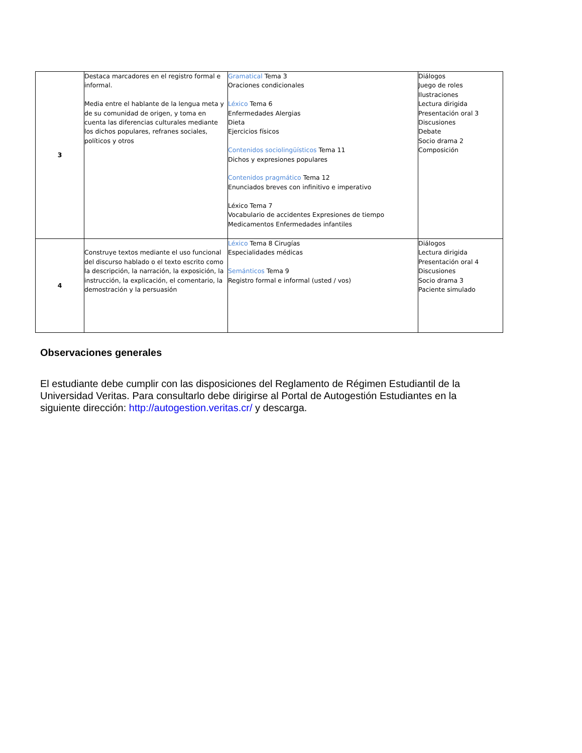| 3 | Destaca marcadores en el registro formal e informal. Media entre el hablante de la lengua meta y de su comunidad de origen, y toma en cuenta las diferencias culturales mediante los dichos populares, refranes sociales, políticos y otros | Gramatical Tema 3 Oraciones condicionales Léxico Tema 6 Enfermedades Alergias Dieta Ejercicios físicos Contenidos sociolingüísticos Tema 11 Dichos y expresiones populares Contenidos pragmático Tema 12 Enunciados breves con infinitivo e imperativo Léxico Tema 7 Vocabulario de accidentes Expresiones de tiempo Medicamentos Enfermedades infantiles | Diálogos Juego de roles Ilustraciones Lectura dirigida Presentación oral 3 Discusiones Debate Socio drama 2 Composición |
| 4 | Construye textos mediante el uso funcional del discurso hablado o el texto escrito como la descripción, la narración, la exposición, la instrucción, la explicación, el comentario, la demostración y la persuasión | Léxico Tema 8 Cirugías Especialidades médicas Semánticos Tema 9 Registro formal e informal (usted / vos) | Diálogos Lectura dirigida Presentación oral 4 Discusiones Socio drama 3 Paciente simulado |
Observaciones generales
El estudiante debe cumplir con las disposiciones del Reglamento de Régimen Estudiantil de la Universidad Veritas. Para consultarlo debe dirigirse al Portal de Autogestión Estudiantes en la siguiente dirección: http://autogestion.veritas.cr/ y descarga.